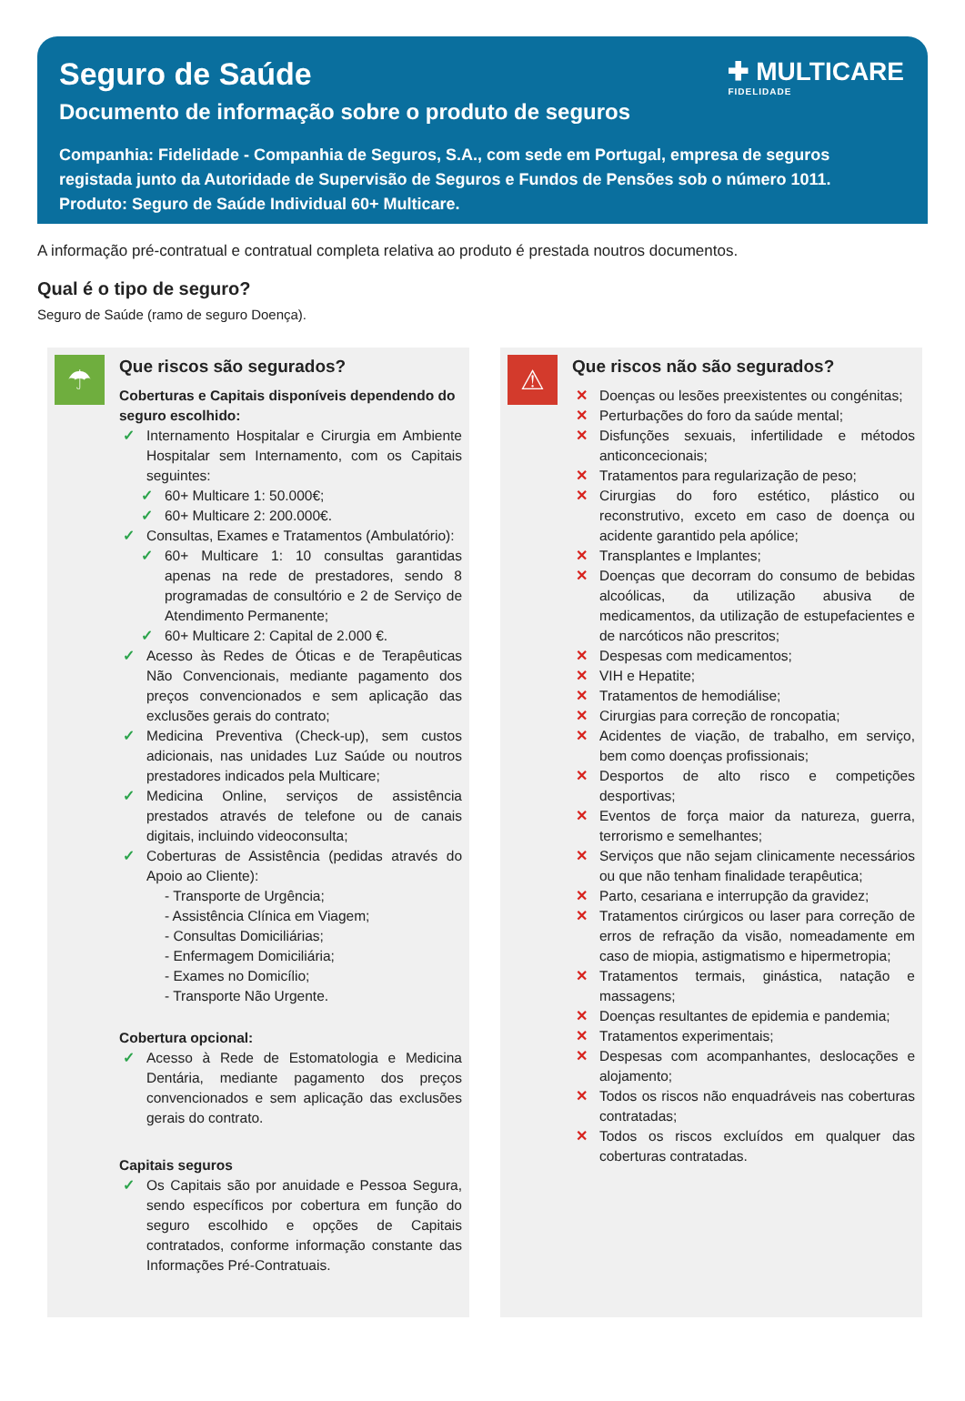✚ MULTICARE
FIDELIDADE
Seguro de Saúde
Documento de informação sobre o produto de seguros
Companhia: Fidelidade - Companhia de Seguros, S.A., com sede em Portugal, empresa de seguros registada junto da Autoridade de Supervisão de Seguros e Fundos de Pensões sob o número 1011.
Produto: Seguro de Saúde Individual 60+ Multicare.
A informação pré-contratual e contratual completa relativa ao produto é prestada noutros documentos.
Qual é o tipo de seguro?
Seguro de Saúde (ramo de seguro Doença).
☂
Que riscos são segurados?
Coberturas e Capitais disponíveis dependendo do seguro escolhido:
✓ Internamento Hospitalar e Cirurgia em Ambiente Hospitalar sem Internamento, com os Capitais seguintes:
✓ 60+ Multicare 1: 50.000€;
✓ 60+ Multicare 2: 200.000€.
✓ Consultas, Exames e Tratamentos (Ambulatório):
✓ 60+ Multicare 1: 10 consultas garantidas apenas na rede de prestadores, sendo 8 programadas de consultório e 2 de Serviço de Atendimento Permanente;
✓ 60+ Multicare 2: Capital de 2.000 €.
✓ Acesso às Redes de Óticas e de Terapêuticas Não Convencionais, mediante pagamento dos preços convencionados e sem aplicação das exclusões gerais do contrato;
✓ Medicina Preventiva (Check-up), sem custos adicionais, nas unidades Luz Saúde ou noutros prestadores indicados pela Multicare;
✓ Medicina Online, serviços de assistência prestados através de telefone ou de canais digitais, incluindo videoconsulta;
✓ Coberturas de Assistência (pedidas através do Apoio ao Cliente):
- Transporte de Urgência;
- Assistência Clínica em Viagem;
- Consultas Domiciliárias;
- Enfermagem Domiciliária;
- Exames no Domicílio;
- Transporte Não Urgente.
Cobertura opcional:
✓ Acesso à Rede de Estomatologia e Medicina Dentária, mediante pagamento dos preços convencionados e sem aplicação das exclusões gerais do contrato.
Capitais seguros
✓ Os Capitais são por anuidade e Pessoa Segura, sendo específicos por cobertura em função do seguro escolhido e opções de Capitais contratados, conforme informação constante das Informações Pré-Contratuais.
⚠
Que riscos não são segurados?
✕ Doenças ou lesões preexistentes ou congénitas;
✕ Perturbações do foro da saúde mental;
✕ Disfunções sexuais, infertilidade e métodos anticoncecionais;
✕ Tratamentos para regularização de peso;
✕ Cirurgias do foro estético, plástico ou reconstrutivo, exceto em caso de doença ou acidente garantido pela apólice;
✕ Transplantes e Implantes;
✕ Doenças que decorram do consumo de bebidas alcoólicas, da utilização abusiva de medicamentos, da utilização de estupefacientes e de narcóticos não prescritos;
✕ Despesas com medicamentos;
✕ VIH e Hepatite;
✕ Tratamentos de hemodiálise;
✕ Cirurgias para correção de roncopatia;
✕ Acidentes de viação, de trabalho, em serviço, bem como doenças profissionais;
✕ Desportos de alto risco e competições desportivas;
✕ Eventos de força maior da natureza, guerra, terrorismo e semelhantes;
✕ Serviços que não sejam clinicamente necessários ou que não tenham finalidade terapêutica;
✕ Parto, cesariana e interrupção da gravidez;
✕ Tratamentos cirúrgicos ou laser para correção de erros de refração da visão, nomeadamente em caso de miopia, astigmatismo e hipermetropia;
✕ Tratamentos termais, ginástica, natação e massagens;
✕ Doenças resultantes de epidemia e pandemia;
✕ Tratamentos experimentais;
✕ Despesas com acompanhantes, deslocações e alojamento;
✕ Todos os riscos não enquadráveis nas coberturas contratadas;
✕ Todos os riscos excluídos em qualquer das coberturas contratadas.